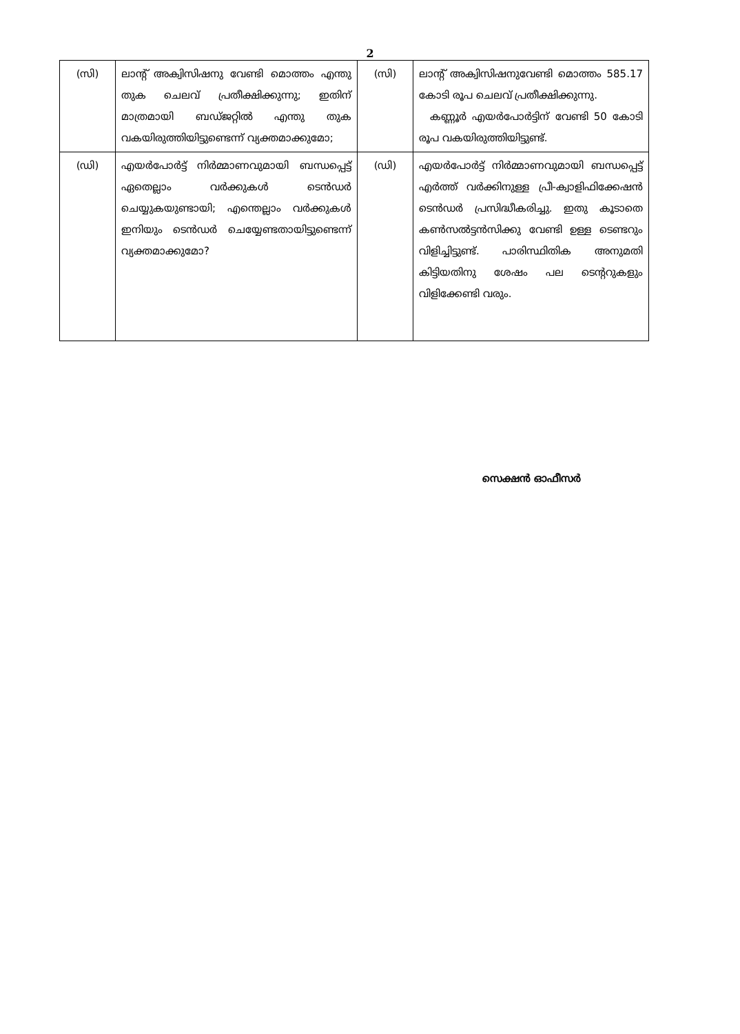2
| (സി) | ലാന്റ് അക്വിസിഷനു വേണ്ടി മൊത്തം എന്തു തുക ചെലവ് പ്രതീക്ഷിക്കുന്നു; ഇതിന് മാത്രമായി ബഡ്ജറ്റിൽ എന്തു തുക വകയിരുത്തിയിട്ടുണ്ടെന്ന് വ്യക്തമാക്കുമോ; | (സി) | ലാന്റ് അക്വിസിഷനുവേണ്ടി മൊത്തം 585.17 കോടി രൂപ ചെലവ് പ്രതീക്ഷിക്കുന്നു. കണ്ണൂർ എയർപോർട്ടിന് വേണ്ടി 50 കോടി രൂപ വകയിരുത്തിയിട്ടുണ്ട്. |
| (ഡി) | എയർപോർട്ട് നിർമ്മാണവുമായി ബന്ധപ്പെട്ട് ഏതെല്ലാം വർക്കുകൾ ടെൻഡർ ചെയ്യുകയുണ്ടായി; എന്തെല്ലാം വർക്കുകൾ ഇനിയും ടെൻഡർ ചെയ്യേണ്ടതായിട്ടുണ്ടെന്ന് വ്യക്തമാക്കുമോ? | (ഡി) | എയർപോർട്ട് നിർമ്മാണവുമായി ബന്ധപ്പെട്ട് എർത്ത് വർക്കിനുള്ള പ്രീ-ക്വാളിഫിക്കേഷൻ ടെൻഡർ പ്രസിദ്ധീകരിച്ചു. ഇതു കൂടാതെ കൺസൽട്ടൻസിക്കു വേണ്ടി ഉള്ള ടെണ്ടറും വിളിച്ചിട്ടുണ്ട്. പാരിസ്ഥിതിക അനുമതി കിട്ടിയതിനു ശേഷം പല ടെന്ററുകളും വിളിക്കേണ്ടി വരും. |
സെക്ഷൻ ഓഫീസർ